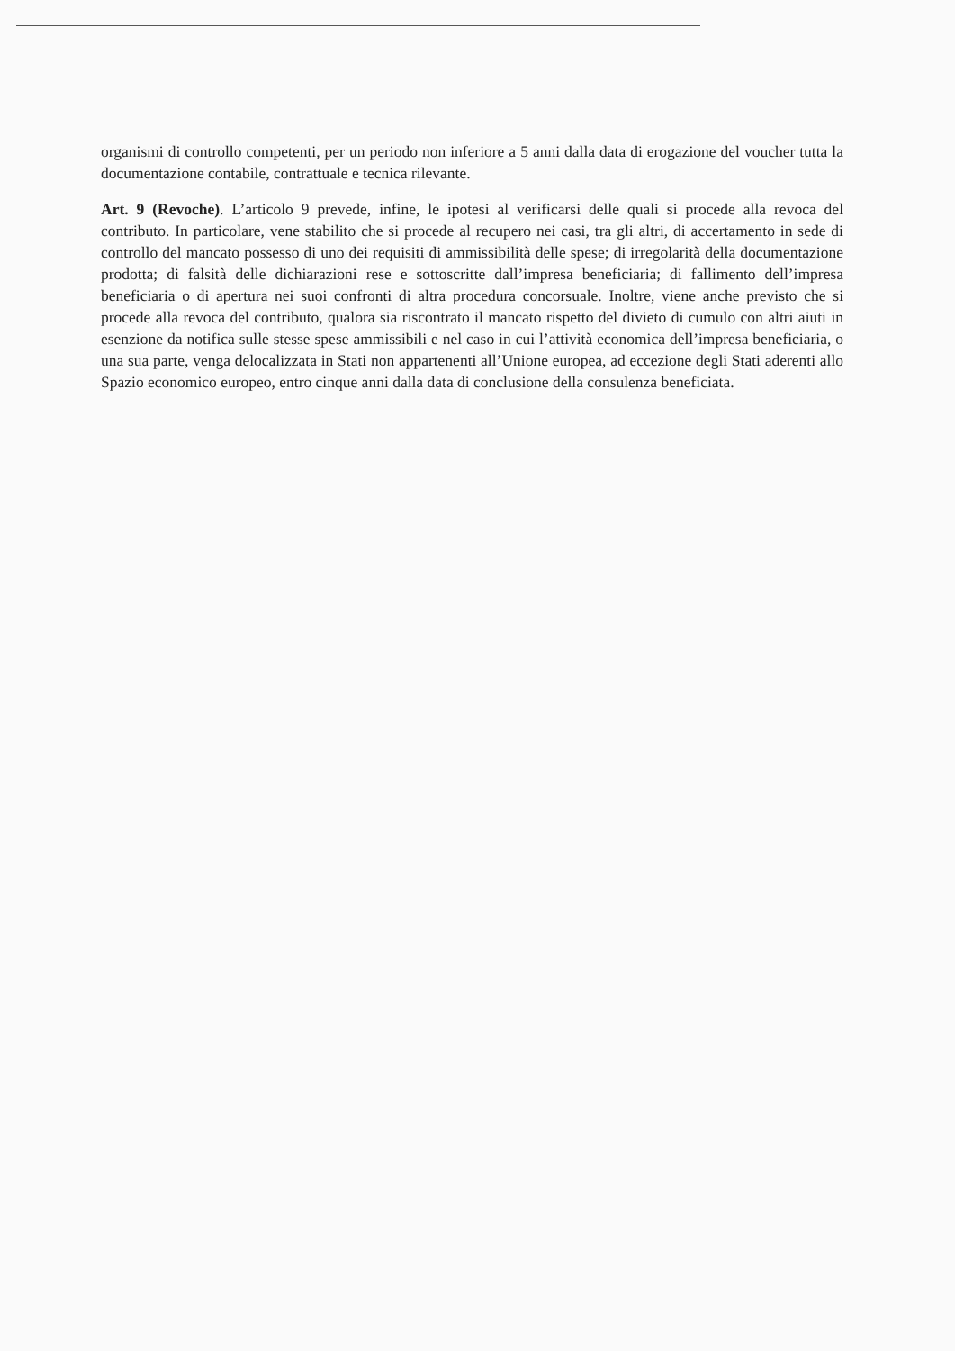organismi di controllo competenti, per un periodo non inferiore a 5 anni dalla data di erogazione del voucher tutta la documentazione contabile, contrattuale e tecnica rilevante.
Art. 9 (Revoche). L’articolo 9 prevede, infine, le ipotesi al verificarsi delle quali si procede alla revoca del contributo. In particolare, vene stabilito che si procede al recupero nei casi, tra gli altri, di accertamento in sede di controllo del mancato possesso di uno dei requisiti di ammissibilità delle spese; di irregolarità della documentazione prodotta; di falsità delle dichiarazioni rese e sottoscritte dall’impresa beneficiaria; di fallimento dell’impresa beneficiaria o di apertura nei suoi confronti di altra procedura concorsuale. Inoltre, viene anche previsto che si procede alla revoca del contributo, qualora sia riscontrato il mancato rispetto del divieto di cumulo con altri aiuti in esenzione da notifica sulle stesse spese ammissibili e nel caso in cui l’attività economica dell’impresa beneficiaria, o una sua parte, venga delocalizzata in Stati non appartenenti all’Unione europea, ad eccezione degli Stati aderenti allo Spazio economico europeo, entro cinque anni dalla data di conclusione della consulenza beneficiata.